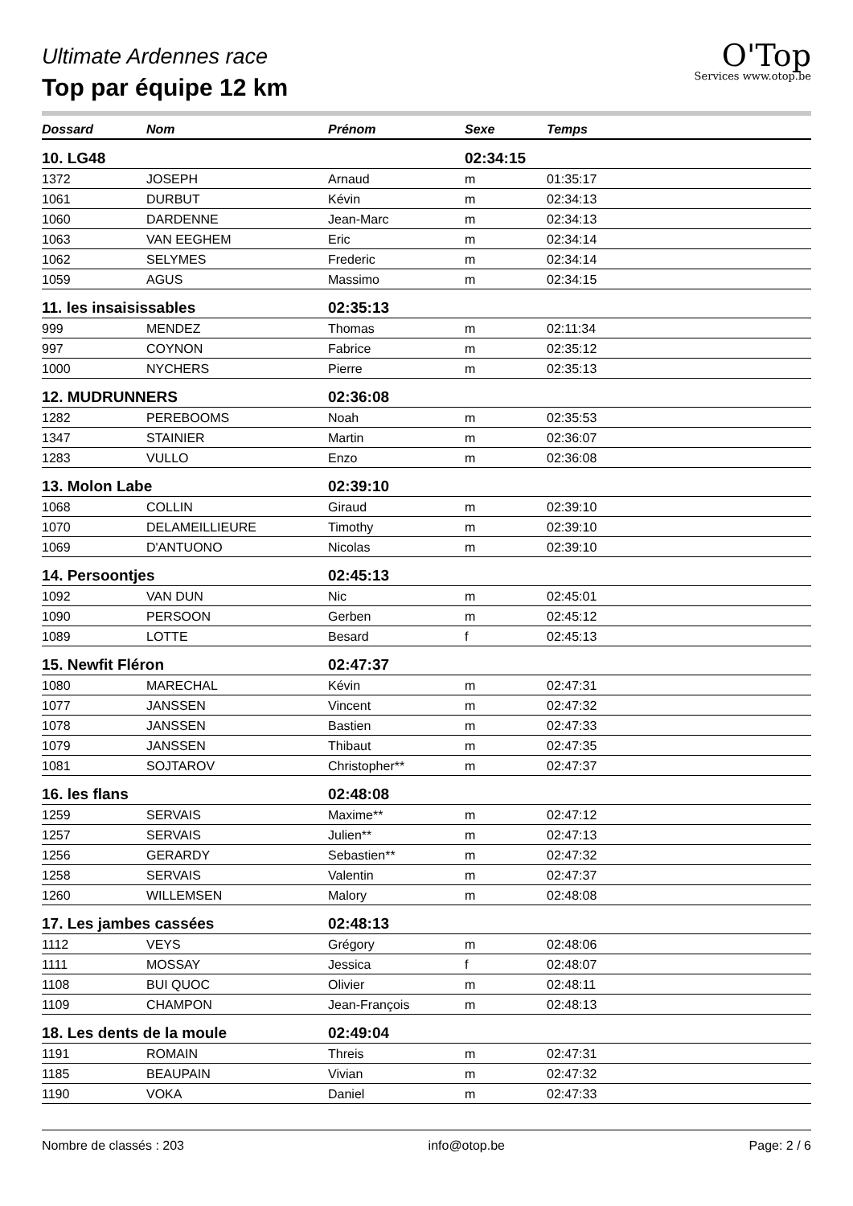Ultimate Ardennes race
Top par équipe 12 km
O'Top
Services www.otop.be
| Dossard | Nom | Prénom | Sexe | Temps |
| --- | --- | --- | --- | --- |
| 10. LG48 | | | 02:34:15 | |
| 1372 | JOSEPH | Arnaud | m | 01:35:17 |
| 1061 | DURBUT | Kévin | m | 02:34:13 |
| 1060 | DARDENNE | Jean-Marc | m | 02:34:13 |
| 1063 | VAN EEGHEM | Eric | m | 02:34:14 |
| 1062 | SELYMES | Frederic | m | 02:34:14 |
| 1059 | AGUS | Massimo | m | 02:34:15 |
| 11. les insaisissables | | 02:35:13 | | |
| 999 | MENDEZ | Thomas | m | 02:11:34 |
| 997 | COYNON | Fabrice | m | 02:35:12 |
| 1000 | NYCHERS | Pierre | m | 02:35:13 |
| 12. MUDRUNNERS | | 02:36:08 | | |
| 1282 | PEREBOOMS | Noah | m | 02:35:53 |
| 1347 | STAINIER | Martin | m | 02:36:07 |
| 1283 | VULLO | Enzo | m | 02:36:08 |
| 13. Molon Labe | | 02:39:10 | | |
| 1068 | COLLIN | Giraud | m | 02:39:10 |
| 1070 | DELAMEILLIEURE | Timothy | m | 02:39:10 |
| 1069 | D'ANTUONO | Nicolas | m | 02:39:10 |
| 14. Persoontjes | | 02:45:13 | | |
| 1092 | VAN DUN | Nic | m | 02:45:01 |
| 1090 | PERSOON | Gerben | m | 02:45:12 |
| 1089 | LOTTE | Besard | f | 02:45:13 |
| 15. Newfit Fléron | | 02:47:37 | | |
| 1080 | MARECHAL | Kévin | m | 02:47:31 |
| 1077 | JANSSEN | Vincent | m | 02:47:32 |
| 1078 | JANSSEN | Bastien | m | 02:47:33 |
| 1079 | JANSSEN | Thibaut | m | 02:47:35 |
| 1081 | SOJTAROV | Christopher** | m | 02:47:37 |
| 16. les flans | | 02:48:08 | | |
| 1259 | SERVAIS | Maxime** | m | 02:47:12 |
| 1257 | SERVAIS | Julien** | m | 02:47:13 |
| 1256 | GERARDY | Sebastien** | m | 02:47:32 |
| 1258 | SERVAIS | Valentin | m | 02:47:37 |
| 1260 | WILLEMSEN | Malory | m | 02:48:08 |
| 17. Les jambes cassées | | 02:48:13 | | |
| 1112 | VEYS | Grégory | m | 02:48:06 |
| 1111 | MOSSAY | Jessica | f | 02:48:07 |
| 1108 | BUI QUOC | Olivier | m | 02:48:11 |
| 1109 | CHAMPON | Jean-François | m | 02:48:13 |
| 18. Les dents de la moule | | 02:49:04 | | |
| 1191 | ROMAIN | Threis | m | 02:47:31 |
| 1185 | BEAUPAIN | Vivian | m | 02:47:32 |
| 1190 | VOKA | Daniel | m | 02:47:33 |
Nombre de classés : 203 info@otop.be Page: 2 / 6